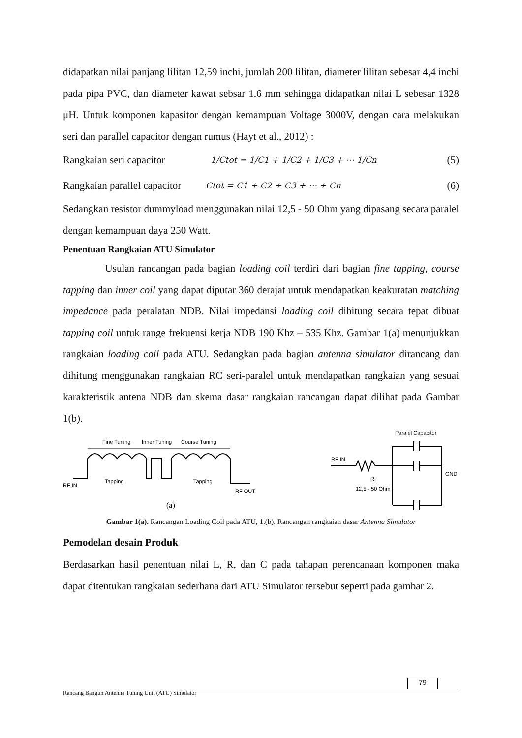didapatkan nilai panjang lilitan 12,59 inchi, jumlah 200 lilitan, diameter lilitan sebesar 4,4 inchi pada pipa PVC, dan diameter kawat sebsar 1,6 mm sehingga didapatkan nilai L sebesar 1328 μH. Untuk komponen kapasitor dengan kemampuan Voltage 3000V, dengan cara melakukan seri dan parallel capacitor dengan rumus (Hayt et al., 2012) :
Rangkaian seri capacitor 1/Ctot = 1/C1 + 1/C2 + 1/C3 + ⋯ 1/Cn (5)
Rangkaian parallel capacitor Ctot = C1 + C2 + C3 + ⋯ + Cn (6)
Sedangkan resistor dummyload menggunakan nilai 12,5 - 50 Ohm yang dipasang secara paralel dengan kemampuan daya 250 Watt.
Penentuan Rangkaian ATU Simulator
Usulan rancangan pada bagian loading coil terdiri dari bagian fine tapping, course tapping dan inner coil yang dapat diputar 360 derajat untuk mendapatkan keakuratan matching impedance pada peralatan NDB. Nilai impedansi loading coil dihitung secara tepat dibuat tapping coil untuk range frekuensi kerja NDB 190 Khz – 535 Khz. Gambar 1(a) menunjukkan rangkaian loading coil pada ATU. Sedangkan pada bagian antenna simulator dirancang dan dihitung menggunakan rangkaian RC seri-paralel untuk mendapatkan rangkaian yang sesuai karakteristik antena NDB dan skema dasar rangkaian rancangan dapat dilihat pada Gambar 1(b).
Fine Tuning
Inner Tuning
Course Tuning
RF IN
Tapping
Tapping
RF OUT
(a)
Paralel Capacitor
RF IN
GND
R:
12,5 - 50 Ohm
Gambar 1(a). Rancangan Loading Coil pada ATU, 1.(b). Rancangan rangkaian dasar Antenna Simulator
Pemodelan desain Produk
Berdasarkan hasil penentuan nilai L, R, dan C pada tahapan perencanaan komponen maka dapat ditentukan rangkaian sederhana dari ATU Simulator tersebut seperti pada gambar 2.
79
Rancang Bangun Antenna Tuning Unit (ATU) Simulator